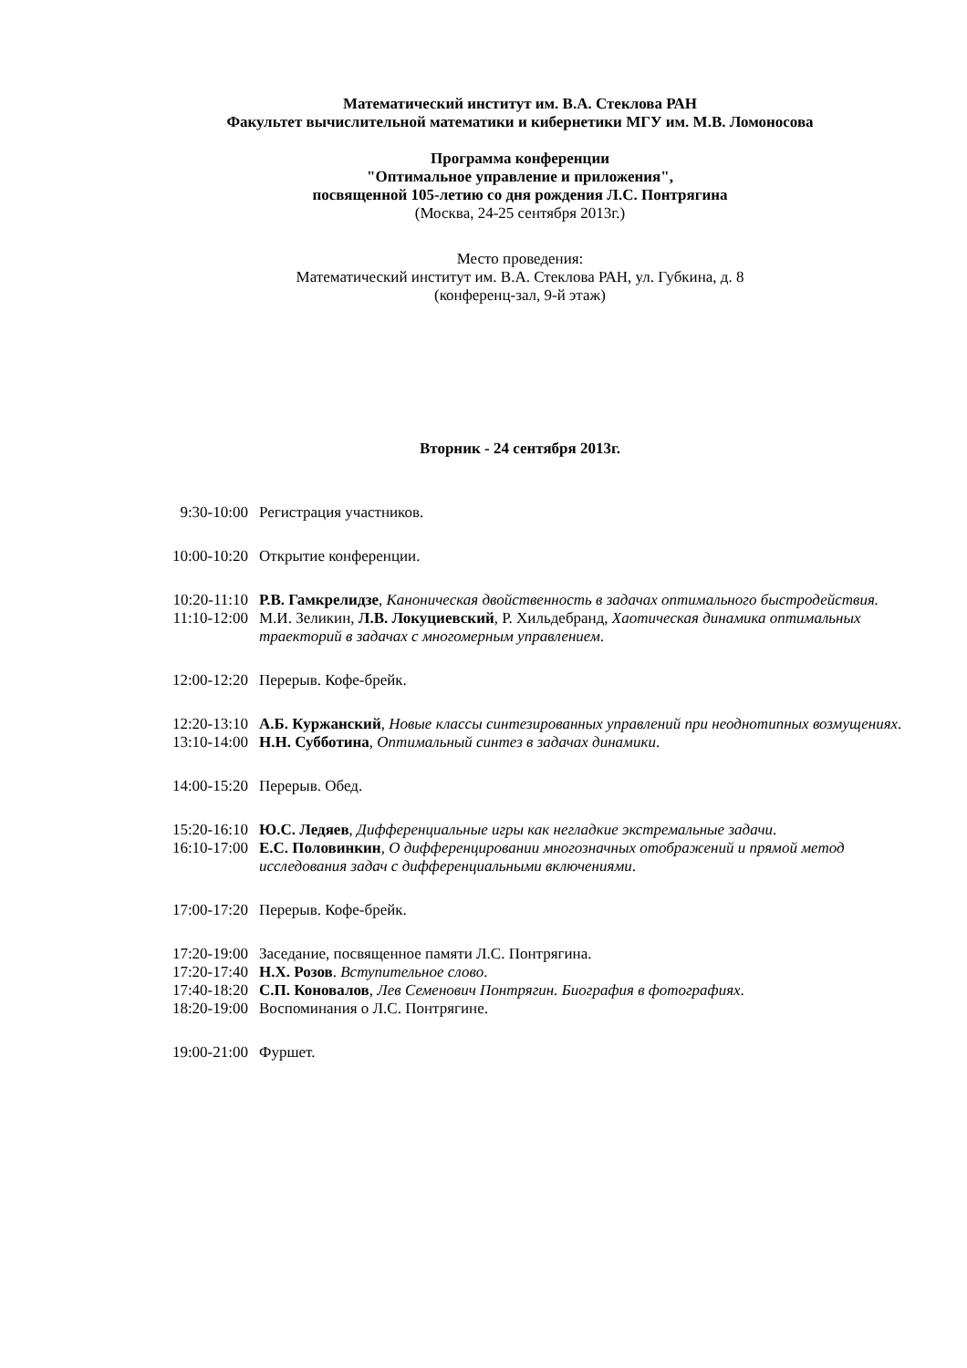Математический институт им. В.А. Стеклова РАН
Факультет вычислительной математики и кибернетики МГУ им. М.В. Ломоносова
Программа конференции
"Оптимальное управление и приложения",
посвященной 105-летию со дня рождения Л.С. Понтрягина
(Москва, 24-25 сентября 2013г.)
Место проведения:
Математический институт им. В.А. Стеклова РАН, ул. Губкина, д. 8
(конференц-зал, 9-й этаж)
Вторник - 24 сентября 2013г.
9:30-10:00 Регистрация участников.
10:00-10:20 Открытие конференции.
10:20-11:10 Р.В. Гамкрелидзе, Каноническая двойственность в задачах оптимального быстродействия.
11:10-12:00 М.И. Зеликин, Л.В. Локуциевский, Р. Хильдебранд, Хаотическая динамика оптимальных траекторий в задачах с многомерным управлением.
12:00-12:20 Перерыв. Кофе-брейк.
12:20-13:10 А.Б. Куржанский, Новые классы синтезированных управлений при неоднотипных возмущениях.
13:10-14:00 Н.Н. Субботина, Оптимальный синтез в задачах динамики.
14:00-15:20 Перерыв. Обед.
15:20-16:10 Ю.С. Ледяев, Дифференциальные игры как негладкие экстремальные задачи.
16:10-17:00 Е.С. Половинкин, О дифференцировании многозначных отображений и прямой метод исследования задач с дифференциальными включениями.
17:00-17:20 Перерыв. Кофе-брейк.
17:20-19:00 Заседание, посвященное памяти Л.С. Понтрягина.
17:20-17:40 Н.Х. Розов. Вступительное слово.
17:40-18:20 С.П. Коновалов, Лев Семенович Понтрягин. Биография в фотографиях.
18:20-19:00 Воспоминания о Л.С. Понтрягине.
19:00-21:00 Фуршет.